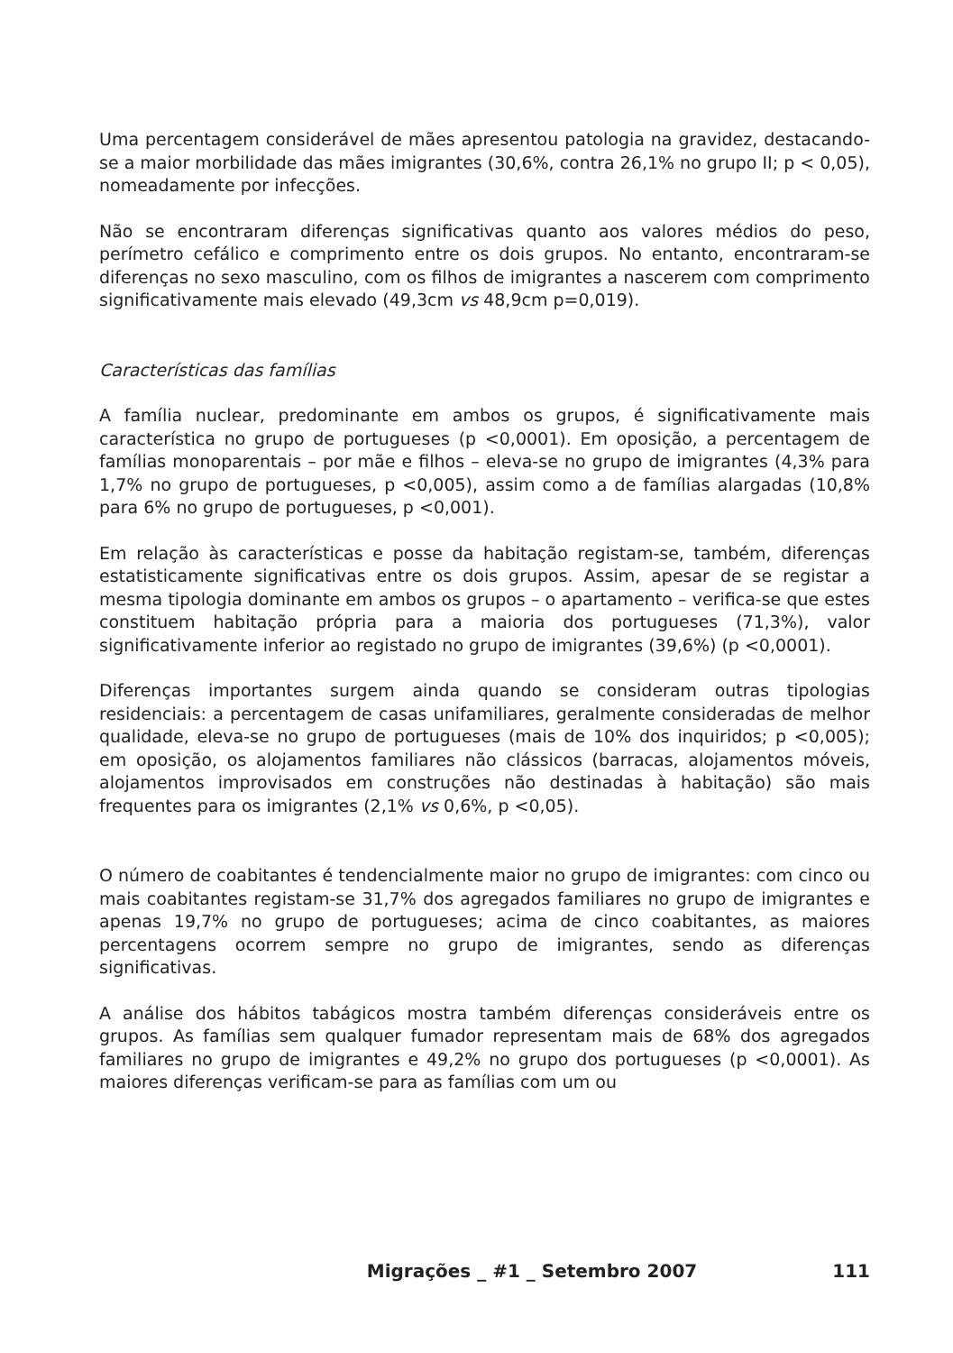Uma percentagem considerável de mães apresentou patologia na gravidez, destacando-se a maior morbilidade das mães imigrantes (30,6%, contra 26,1% no grupo II; p < 0,05), nomeadamente por infecções.
Não se encontraram diferenças significativas quanto aos valores médios do peso, perímetro cefálico e comprimento entre os dois grupos. No entanto, encontraram-se diferenças no sexo masculino, com os filhos de imigrantes a nascerem com comprimento significativamente mais elevado (49,3cm vs 48,9cm p=0,019).
Características das famílias
A família nuclear, predominante em ambos os grupos, é significativamente mais característica no grupo de portugueses (p <0,0001). Em oposição, a percentagem de famílias monoparentais – por mãe e filhos – eleva-se no grupo de imigrantes (4,3% para 1,7% no grupo de portugueses, p <0,005), assim como a de famílias alargadas (10,8% para 6% no grupo de portugueses, p <0,001).
Em relação às características e posse da habitação registam-se, também, diferenças estatisticamente significativas entre os dois grupos. Assim, apesar de se registar a mesma tipologia dominante em ambos os grupos – o apartamento – verifica-se que estes constituem habitação própria para a maioria dos portugueses (71,3%), valor significativamente inferior ao registado no grupo de imigrantes (39,6%) (p <0,0001).
Diferenças importantes surgem ainda quando se consideram outras tipologias residenciais: a percentagem de casas unifamiliares, geralmente consideradas de melhor qualidade, eleva-se no grupo de portugueses (mais de 10% dos inquiridos; p <0,005); em oposição, os alojamentos familiares não clássicos (barracas, alojamentos móveis, alojamentos improvisados em construções não destinadas à habitação) são mais frequentes para os imigrantes (2,1% vs 0,6%, p <0,05).
O número de coabitantes é tendencialmente maior no grupo de imigrantes: com cinco ou mais coabitantes registam-se 31,7% dos agregados familiares no grupo de imigrantes e apenas 19,7% no grupo de portugueses; acima de cinco coabitantes, as maiores percentagens ocorrem sempre no grupo de imigrantes, sendo as diferenças significativas.
A análise dos hábitos tabágicos mostra também diferenças consideráveis entre os grupos. As famílias sem qualquer fumador representam mais de 68% dos agregados familiares no grupo de imigrantes e 49,2% no grupo dos portugueses (p <0,0001). As maiores diferenças verificam-se para as famílias com um ou
Migrações _ #1 _ Setembro 2007 111